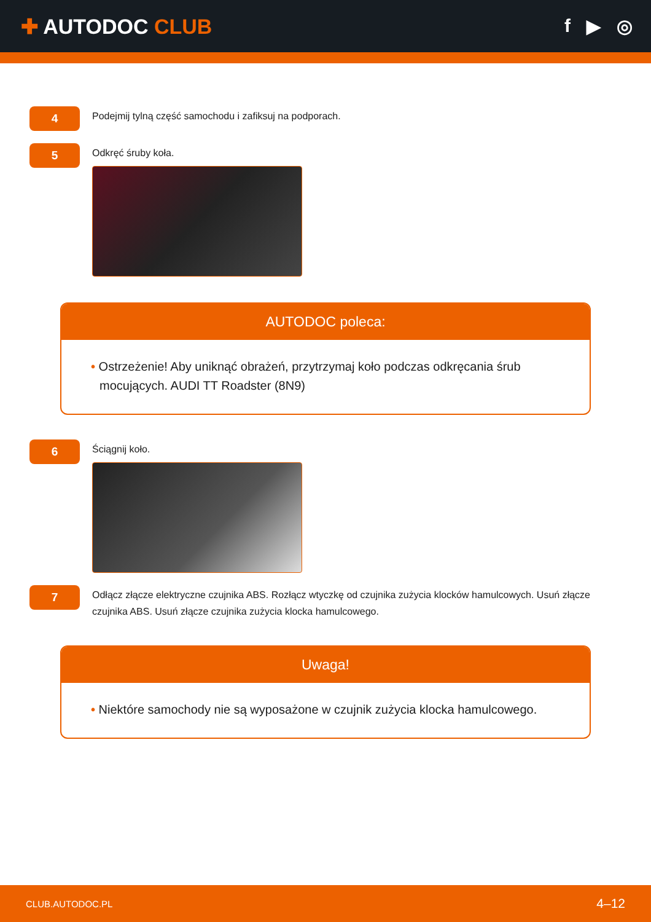✚ AUTODOC CLUB f ▶ ◎
4
Podejmij tylną część samochodu i zafiksuj na podporach.
5
Odkręć śruby koła.
AUTODOC poleca:
• Ostrzeżenie! Aby uniknąć obrażeń, przytrzymaj koło podczas odkręcania śrub mocujących. AUDI TT Roadster (8N9)
6
Ściągnij koło.
7
Odłącz złącze elektryczne czujnika ABS. Rozłącz wtyczkę od czujnika zużycia klocków hamulcowych. Usuń złącze czujnika ABS. Usuń złącze czujnika zużycia klocka hamulcowego.
Uwaga!
• Niektóre samochody nie są wyposażone w czujnik zużycia klocka hamulcowego.
CLUB.AUTODOC.PL 4–12